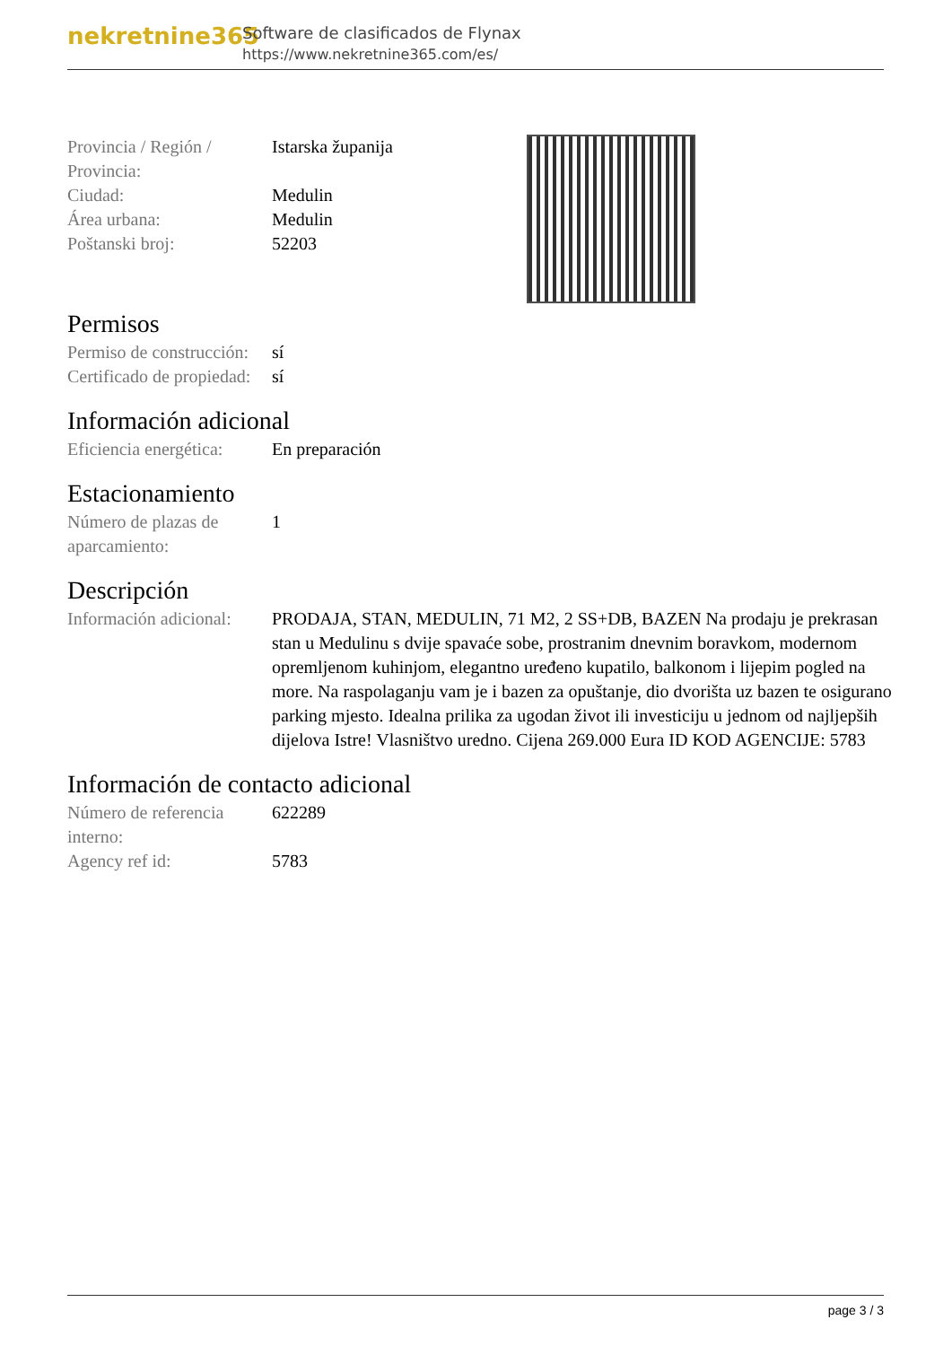nekretnine365
Software de clasificados de Flynax
https://www.nekretnine365.com/es/
| Provincia / Región / Provincia: | Istarska županija |
| Ciudad: | Medulin |
| Área urbana: | Medulin |
| Poštanski broj: | 52203 |
Permisos
| Permiso de construcción: | sí |
| Certificado de propiedad: | sí |
Información adicional
| Eficiencia energética: | En preparación |
Estacionamiento
| Número de plazas de aparcamiento: | 1 |
Descripción
| Información adicional: | PRODAJA, STAN, MEDULIN, 71 M2, 2 SS+DB, BAZEN Na prodaju je prekrasan stan u Medulinu s dvije spavaće sobe, prostranim dnevnim boravkom, modernom opremljenom kuhinjom, elegantno uređeno kupatilo, balkonom i lijepim pogled na more. Na raspolaganju vam je i bazen za opuštanje, dio dvorišta uz bazen te osigurano parking mjesto. Idealna prilika za ugodan život ili investiciju u jednom od najljepših dijelova Istre! Vlasništvo uredno. Cijena 269.000 Eura ID KOD AGENCIJE: 5783 |
Información de contacto adicional
| Número de referencia interno: | 622289 |
| Agency ref id: | 5783 |
page 3 / 3